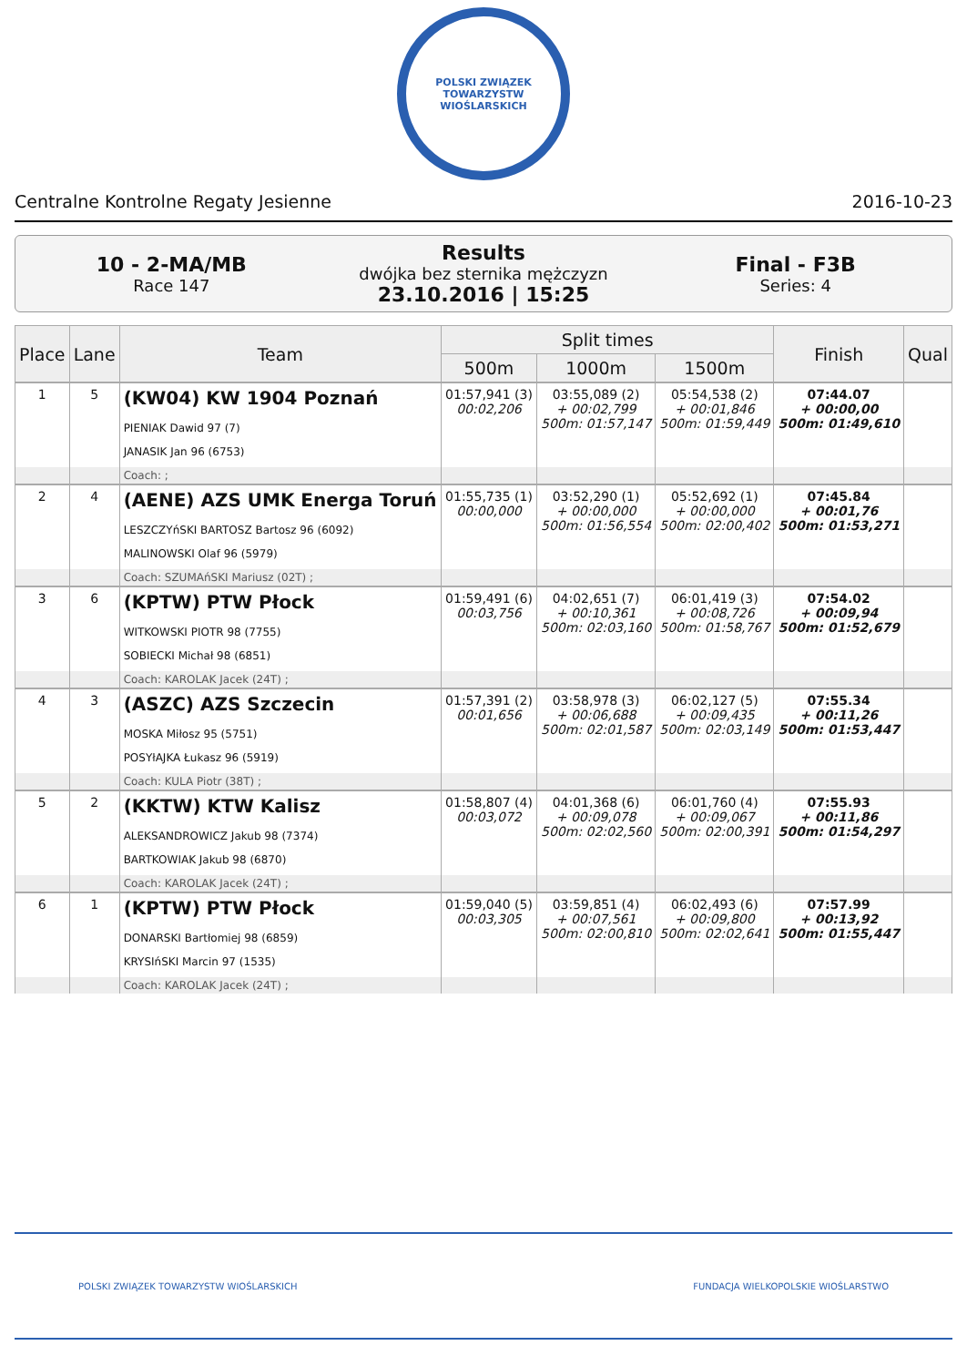POLSKI ZWIĄZEK TOWARZYSTW WIOŚLARSKICH
Centralne Kontrolne Regaty Jesienne 2016-10-23
10 - 2-MA/MB
Race 147
Results
dwójka bez sternika mężczyzn
23.10.2016 | 15:25
Final - F3B
Series: 4
| Place | Lane | Team | Split times | | | Finish | Qual |
| --- | --- | --- | --- | --- | --- | --- | --- |
| | | | 500m | 1000m | 1500m | | |
| 1 | 5 | (KW04) KW 1904 Poznań PIENIAK Dawid 97 (7) JANASIK Jan 96 (6753) | 01:57,941 (3) 00:02,206 | 03:55,089 (2) + 00:02,799 500m: 01:57,147 | 05:54,538 (2) + 00:01,846 500m: 01:59,449 | 07:44.07 + 00:00,00 500m: 01:49,610 | |
| | | Coach: ; | | | | | |
| 2 | 4 | (AENE) AZS UMK Energa Toruń LESZCZYńSKI BARTOSZ Bartosz 96 (6092) MALINOWSKI Olaf 96 (5979) | 01:55,735 (1) 00:00,000 | 03:52,290 (1) + 00:00,000 500m: 01:56,554 | 05:52,692 (1) + 00:00,000 500m: 02:00,402 | 07:45.84 + 00:01,76 500m: 01:53,271 | |
| | | Coach: SZUMAńSKI Mariusz (02T) ; | | | | | |
| 3 | 6 | (KPTW) PTW Płock WITKOWSKI PIOTR 98 (7755) SOBIECKI Michał 98 (6851) | 01:59,491 (6) 00:03,756 | 04:02,651 (7) + 00:10,361 500m: 02:03,160 | 06:01,419 (3) + 00:08,726 500m: 01:58,767 | 07:54.02 + 00:09,94 500m: 01:52,679 | |
| | | Coach: KAROLAK Jacek (24T) ; | | | | | |
| 4 | 3 | (ASZC) AZS Szczecin MOSKA Miłosz 95 (5751) POSYłAJKA Łukasz 96 (5919) | 01:57,391 (2) 00:01,656 | 03:58,978 (3) + 00:06,688 500m: 02:01,587 | 06:02,127 (5) + 00:09,435 500m: 02:03,149 | 07:55.34 + 00:11,26 500m: 01:53,447 | |
| | | Coach: KULA Piotr (38T) ; | | | | | |
| 5 | 2 | (KKTW) KTW Kalisz ALEKSANDROWICZ Jakub 98 (7374) BARTKOWIAK Jakub 98 (6870) | 01:58,807 (4) 00:03,072 | 04:01,368 (6) + 00:09,078 500m: 02:02,560 | 06:01,760 (4) + 00:09,067 500m: 02:00,391 | 07:55.93 + 00:11,86 500m: 01:54,297 | |
| | | Coach: KAROLAK Jacek (24T) ; | | | | | |
| 6 | 1 | (KPTW) PTW Płock DONARSKI Bartłomiej 98 (6859) KRYSIńSKI Marcin 97 (1535) | 01:59,040 (5) 00:03,305 | 03:59,851 (4) + 00:07,561 500m: 02:00,810 | 06:02,493 (6) + 00:09,800 500m: 02:02,641 | 07:57.99 + 00:13,92 500m: 01:55,447 | |
| | | Coach: KAROLAK Jacek (24T) ; | | | | | |
POLSKI ZWIĄZEK TOWARZYSTW WIOŚLARSKICH FUNDACJA WIELKOPOLSKIE WIOŚLARSTWO